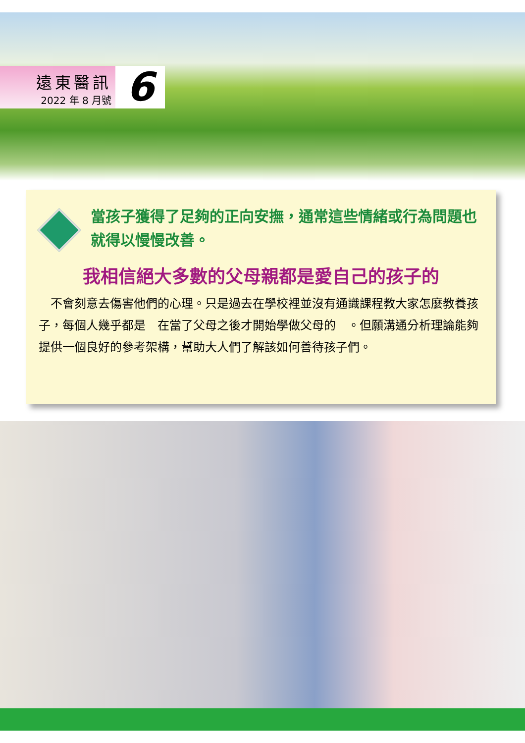遠東醫訊
2022 年 8 月號
6
當孩子獲得了足夠的正向安撫，通常這些情緒或行為問題也就得以慢慢改善。
我相信絕大多數的父母親都是愛自己的孩子的
　不會刻意去傷害他們的心理。只是過去在學校裡並沒有通識課程教大家怎麼教養孩子，每個人幾乎都是　在當了父母之後才開始學做父母的　。但願溝通分析理論能夠提供一個良好的參考架構，幫助大人們了解該如何善待孩子們。